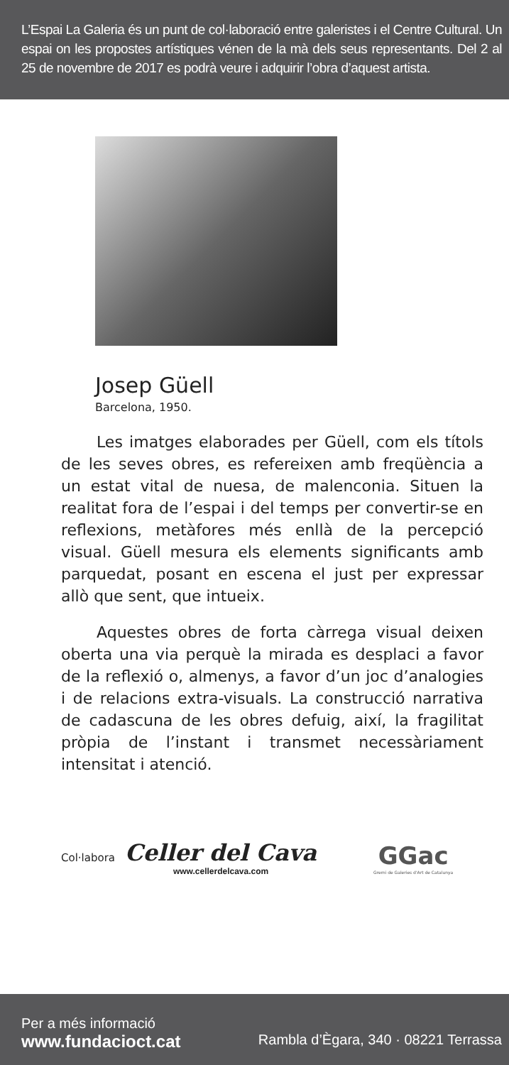L’Espai La Galeria és un punt de col·laboració entre galeristes i el Centre Cultural. Un espai on les propostes artístiques vénen de la mà dels seus representants. Del 2 al 25 de novembre de 2017 es podrà veure i adquirir l’obra d’aquest artista.
Josep Güell
Barcelona, 1950.
Les imatges elaborades per Güell, com els títols de les seves obres, es refereixen amb freqüència a un estat vital de nuesa, de malenconia. Situen la realitat fora de l’espai i del temps per convertir-se en reflexions, metàfores més enllà de la percepció visual. Güell mesura els elements significants amb parquedat, posant en escena el just per expressar allò que sent, que intueix.
Aquestes obres de forta càrrega visual deixen oberta una via perquè la mirada es desplaci a favor de la reflexió o, almenys, a favor d’un joc d’analogies i de relacions extra-visuals. La construcció narrativa de cadascuna de les obres defuig, així, la fragilitat pròpia de l’instant i transmet necessàriament intensitat i atenció.
Col·labora
Celler del Cava
www.cellerdelcava.com
GGac
Gremi de Galeries d'Art de Catalunya
Per a més informació
www.fundacioct.cat Rambla d’Ègara, 340 · 08221 Terrassa